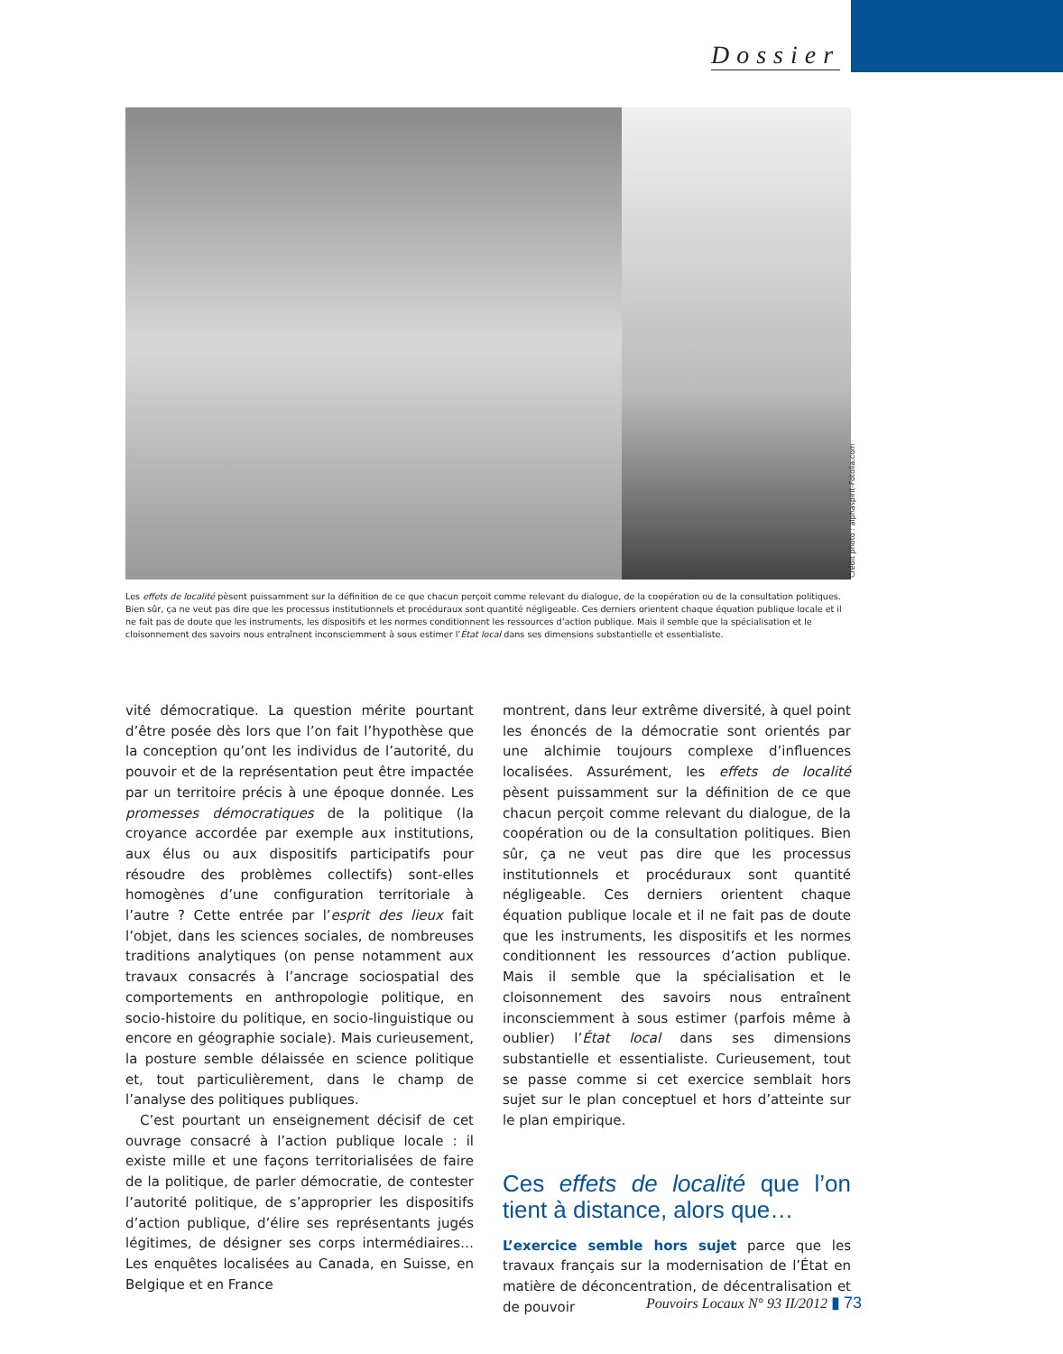Dossier
Crédit photo : alphaspirit-Fotolia.com
Les effets de localité pèsent puissamment sur la définition de ce que chacun perçoit comme relevant du dialogue, de la coopération ou de la consultation politiques. Bien sûr, ça ne veut pas dire que les processus institutionnels et procéduraux sont quantité négligeable. Ces derniers orientent chaque équation publique locale et il ne fait pas de doute que les instruments, les dispositifs et les normes conditionnent les ressources d’action publique. Mais il semble que la spécialisation et le cloisonnement des savoirs nous entraînent inconsciemment à sous estimer l’État local dans ses dimensions substantielle et essentialiste.
vité démocratique. La question mérite pourtant d’être posée dès lors que l’on fait l’hypothèse que la conception qu’ont les individus de l’autorité, du pouvoir et de la représentation peut être impactée par un territoire précis à une époque donnée. Les promesses démocratiques de la politique (la croyance accordée par exemple aux institutions, aux élus ou aux dispositifs participatifs pour résoudre des problèmes collectifs) sont-elles homogènes d’une configuration territoriale à l’autre ? Cette entrée par l’esprit des lieux fait l’objet, dans les sciences sociales, de nombreuses traditions analytiques (on pense notamment aux travaux consacrés à l’ancrage sociospatial des comportements en anthropologie politique, en socio-histoire du politique, en socio-linguistique ou encore en géographie sociale). Mais curieusement, la posture semble délaissée en science politique et, tout particulièrement, dans le champ de l’analyse des politiques publiques.
C’est pourtant un enseignement décisif de cet ouvrage consacré à l’action publique locale : il existe mille et une façons territorialisées de faire de la politique, de parler démocratie, de contester l’autorité politique, de s’approprier les dispositifs d’action publique, d’élire ses représentants jugés légitimes, de désigner ses corps intermédiaires… Les enquêtes localisées au Canada, en Suisse, en Belgique et en France
montrent, dans leur extrême diversité, à quel point les énoncés de la démocratie sont orientés par une alchimie toujours complexe d’influences localisées. Assurément, les effets de localité pèsent puissamment sur la définition de ce que chacun perçoit comme relevant du dialogue, de la coopération ou de la consultation politiques. Bien sûr, ça ne veut pas dire que les processus institutionnels et procéduraux sont quantité négligeable. Ces derniers orientent chaque équation publique locale et il ne fait pas de doute que les instruments, les dispositifs et les normes conditionnent les ressources d’action publique. Mais il semble que la spécialisation et le cloisonnement des savoirs nous entraînent inconsciemment à sous estimer (parfois même à oublier) l’État local dans ses dimensions substantielle et essentialiste. Curieusement, tout se passe comme si cet exercice semblait hors sujet sur le plan conceptuel et hors d’atteinte sur le plan empirique.
Ces effets de localité que l’on tient à distance, alors que…
L’exercice semble hors sujet parce que les travaux français sur la modernisation de l’État en matière de déconcentration, de décentralisation et de pouvoir
Pouvoirs Locaux N° 93 II/2012 ▮ 73